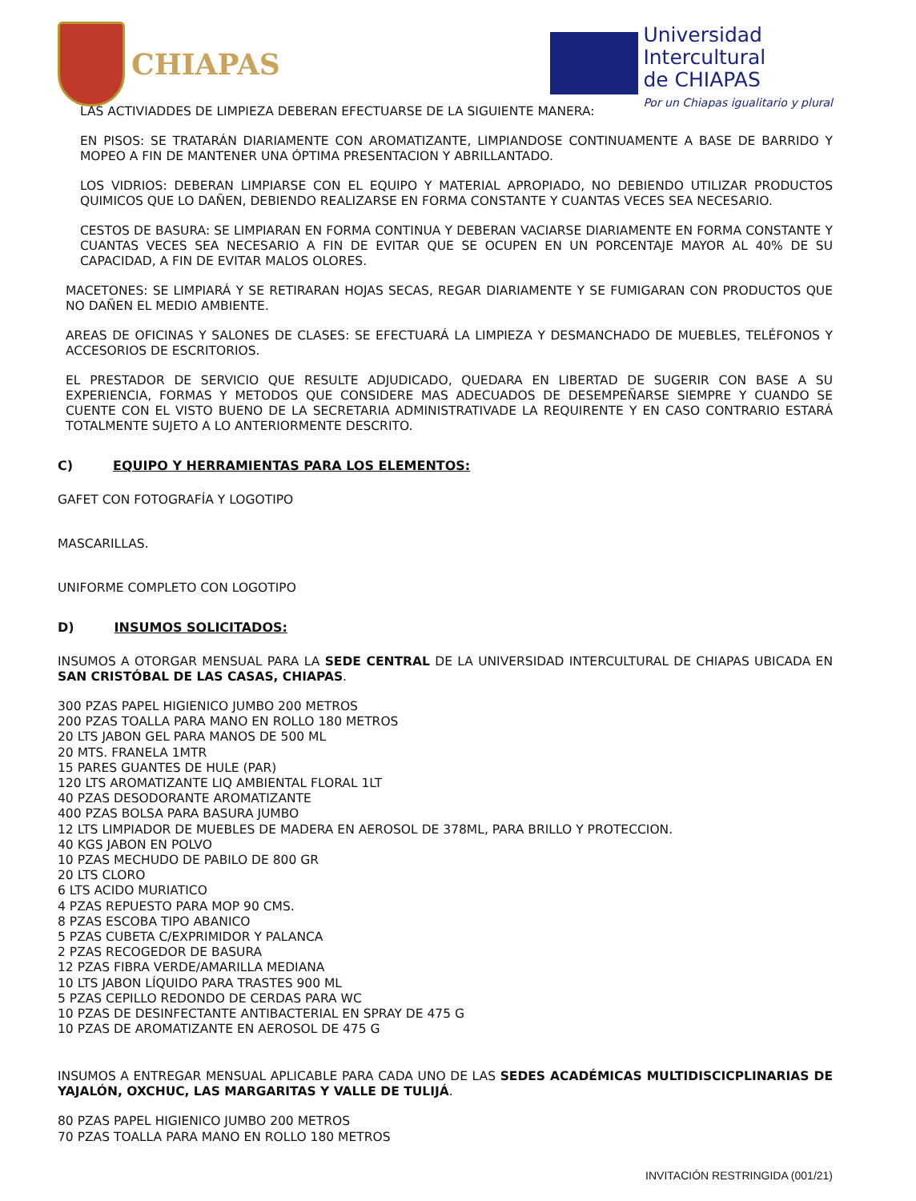CHIAPAS
Universidad
Intercultural
de CHIAPAS
Por un Chiapas igualitario y plural
LAS ACTIVIADDES DE LIMPIEZA DEBERAN EFECTUARSE DE LA SIGUIENTE MANERA:
EN PISOS: SE TRATARÁN DIARIAMENTE CON AROMATIZANTE, LIMPIANDOSE CONTINUAMENTE A BASE DE BARRIDO Y MOPEO A FIN DE MANTENER UNA ÓPTIMA PRESENTACION Y ABRILLANTADO.
LOS VIDRIOS: DEBERAN LIMPIARSE CON EL EQUIPO Y MATERIAL APROPIADO, NO DEBIENDO UTILIZAR PRODUCTOS QUIMICOS QUE LO DAÑEN, DEBIENDO REALIZARSE EN FORMA CONSTANTE Y CUANTAS VECES SEA NECESARIO.
CESTOS DE BASURA: SE LIMPIARAN EN FORMA CONTINUA Y DEBERAN VACIARSE DIARIAMENTE EN FORMA CONSTANTE Y CUANTAS VECES SEA NECESARIO A FIN DE EVITAR QUE SE OCUPEN EN UN PORCENTAJE MAYOR AL 40% DE SU CAPACIDAD, A FIN DE EVITAR MALOS OLORES.
MACETONES: SE LIMPIARÁ Y SE RETIRARAN HOJAS SECAS, REGAR DIARIAMENTE Y SE FUMIGARAN CON PRODUCTOS QUE NO DAÑEN EL MEDIO AMBIENTE.
AREAS DE OFICINAS Y SALONES DE CLASES: SE EFECTUARÁ LA LIMPIEZA Y DESMANCHADO DE MUEBLES, TELÉFONOS Y ACCESORIOS DE ESCRITORIOS.
EL PRESTADOR DE SERVICIO QUE RESULTE ADJUDICADO, QUEDARA EN LIBERTAD DE SUGERIR CON BASE A SU EXPERIENCIA, FORMAS Y METODOS QUE CONSIDERE MAS ADECUADOS DE DESEMPEÑARSE SIEMPRE Y CUANDO SE CUENTE CON EL VISTO BUENO DE LA SECRETARIA ADMINISTRATIVADE LA REQUIRENTE Y EN CASO CONTRARIO ESTARÁ TOTALMENTE SUJETO A LO ANTERIORMENTE DESCRITO.
C) EQUIPO Y HERRAMIENTAS PARA LOS ELEMENTOS:
GAFET CON FOTOGRAFÍA Y LOGOTIPO
MASCARILLAS.
UNIFORME COMPLETO CON LOGOTIPO
D) INSUMOS SOLICITADOS:
INSUMOS A OTORGAR MENSUAL PARA LA SEDE CENTRAL DE LA UNIVERSIDAD INTERCULTURAL DE CHIAPAS UBICADA EN SAN CRISTÓBAL DE LAS CASAS, CHIAPAS.
300 PZAS PAPEL HIGIENICO JUMBO 200 METROS
200 PZAS TOALLA PARA MANO EN ROLLO 180 METROS
20 LTS JABON GEL PARA MANOS DE 500 ML
20 MTS. FRANELA 1MTR
15 PARES GUANTES DE HULE (PAR)
120 LTS AROMATIZANTE LIQ AMBIENTAL FLORAL 1LT
40 PZAS DESODORANTE AROMATIZANTE
400 PZAS BOLSA PARA BASURA JUMBO
12 LTS LIMPIADOR DE MUEBLES DE MADERA EN AEROSOL DE 378ML, PARA BRILLO Y PROTECCION.
40 KGS JABON EN POLVO
10 PZAS MECHUDO DE PABILO DE 800 GR
20 LTS CLORO
6 LTS ACIDO MURIATICO
4 PZAS REPUESTO PARA MOP 90 CMS.
8 PZAS ESCOBA TIPO ABANICO
5 PZAS CUBETA C/EXPRIMIDOR Y PALANCA
2 PZAS RECOGEDOR DE BASURA
12 PZAS FIBRA VERDE/AMARILLA MEDIANA
10 LTS JABON LÍQUIDO PARA TRASTES 900 ML
5 PZAS CEPILLO REDONDO DE CERDAS PARA WC
10 PZAS DE DESINFECTANTE ANTIBACTERIAL EN SPRAY DE 475 G
10 PZAS DE AROMATIZANTE EN AEROSOL DE 475 G
INSUMOS A ENTREGAR MENSUAL APLICABLE PARA CADA UNO DE LAS SEDES ACADÉMICAS MULTIDISCICPLINARIAS DE YAJALÓN, OXCHUC, LAS MARGARITAS Y VALLE DE TULIJÁ.
80 PZAS PAPEL HIGIENICO JUMBO 200 METROS
70 PZAS TOALLA PARA MANO EN ROLLO 180 METROS
INVITACIÓN RESTRINGIDA (001/21)